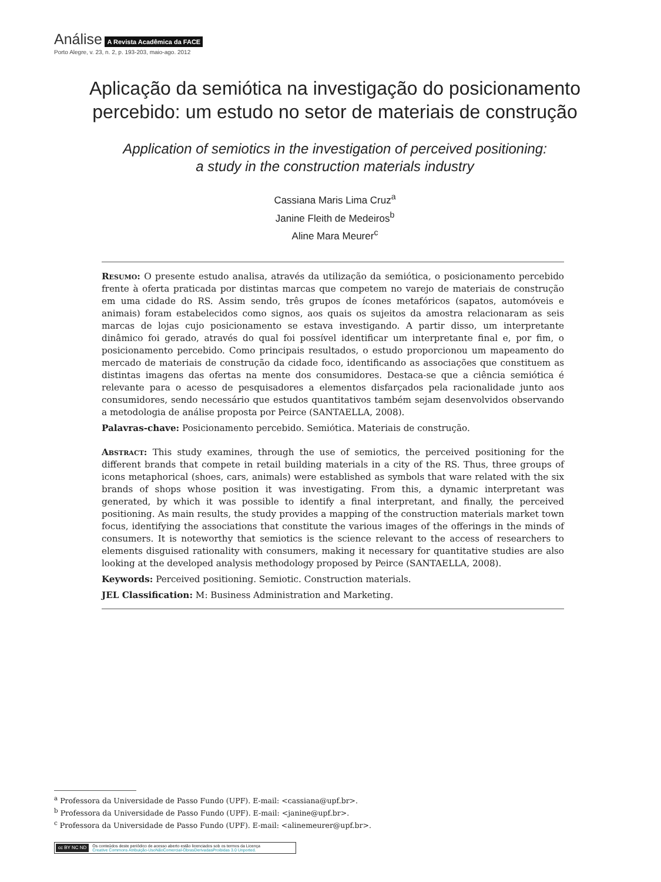Análise A Revista Acadêmica da FACE
Porto Alegre, v. 23, n. 2, p. 193-203, maio-ago. 2012
Aplicação da semiótica na investigação do posicionamento percebido: um estudo no setor de materiais de construção
Application of semiotics in the investigation of perceived positioning:
a study in the construction materials industry
Cassiana Maris Lima Cruz<sup>a</sup>
Janine Fleith de Medeiros<sup>b</sup>
Aline Mara Meurer<sup>c</sup>
Resumo: O presente estudo analisa, através da utilização da semiótica, o posicionamento percebido frente à oferta praticada por distintas marcas que competem no varejo de materiais de construção em uma cidade do RS. Assim sendo, três grupos de ícones metafóricos (sapatos, automóveis e animais) foram estabelecidos como signos, aos quais os sujeitos da amostra relacionaram as seis marcas de lojas cujo posicionamento se estava investigando. A partir disso, um interpretante dinâmico foi gerado, através do qual foi possível identificar um interpretante final e, por fim, o posicionamento percebido. Como principais resultados, o estudo proporcionou um mapeamento do mercado de materiais de construção da cidade foco, identificando as associações que constituem as distintas imagens das ofertas na mente dos consumidores. Destaca-se que a ciência semiótica é relevante para o acesso de pesquisadores a elementos disfarçados pela racionalidade junto aos consumidores, sendo necessário que estudos quantitativos também sejam desenvolvidos observando a metodologia de análise proposta por Peirce (SANTAELLA, 2008).
Palavras-chave: Posicionamento percebido. Semiótica. Materiais de construção.
Abstract: This study examines, through the use of semiotics, the perceived positioning for the different brands that compete in retail building materials in a city of the RS. Thus, three groups of icons metaphorical (shoes, cars, animals) were established as symbols that ware related with the six brands of shops whose position it was investigating. From this, a dynamic interpretant was generated, by which it was possible to identify a final interpretant, and finally, the perceived positioning. As main results, the study provides a mapping of the construction materials market town focus, identifying the associations that constitute the various images of the offerings in the minds of consumers. It is noteworthy that semiotics is the science relevant to the access of researchers to elements disguised rationality with consumers, making it necessary for quantitative studies are also looking at the developed analysis methodology proposed by Peirce (SANTAELLA, 2008).
Keywords: Perceived positioning. Semiotic. Construction materials.
JEL Classification: M: Business Administration and Marketing.
<sup>a</sup> Professora da Universidade de Passo Fundo (UPF). E-mail: <cassiana@upf.br>.
<sup>b</sup> Professora da Universidade de Passo Fundo (UPF). E-mail: <janine@upf.br>.
<sup>c</sup> Professora da Universidade de Passo Fundo (UPF). E-mail: <alinemeurer@upf.br>.
cc BY NC ND Os conteúdos deste periódico de acesso aberto estão licenciados sob os termos da Licença
Creative Commons Atribuição-UsoNãoComercial-ObrasDerivadasProibidas 3.0 Unported.